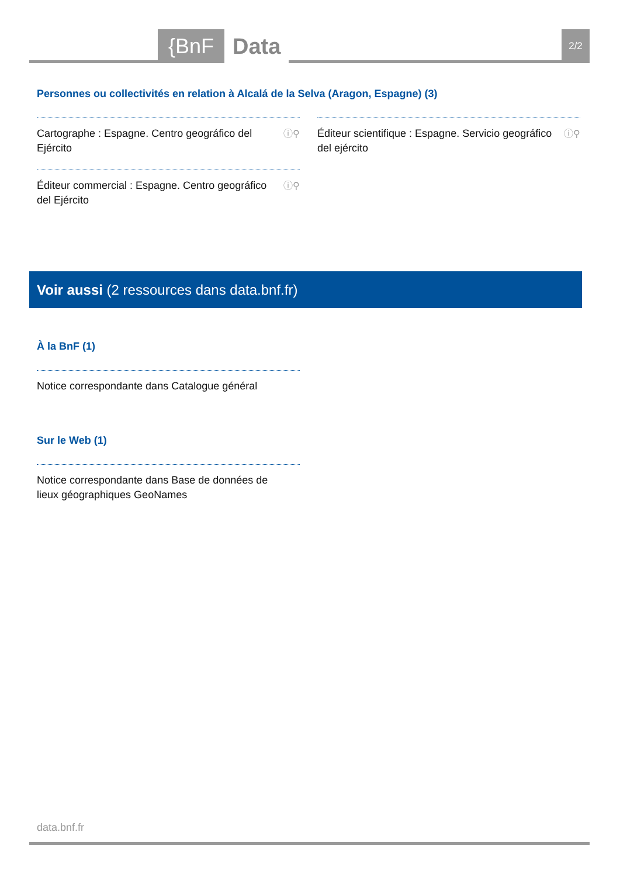{BnF Data 2/2
Personnes ou collectivités en relation à Alcalá de la Selva (Aragon, Espagne) (3)
Cartographe : Espagne. Centro geográfico del Ejército ⓘ⚲
Éditeur scientifique : Espagne. Servicio geográfico del ejército ⓘ⚲
Éditeur commercial : Espagne. Centro geográfico del Ejército ⓘ⚲
Voir aussi (2 ressources dans data.bnf.fr)
À la BnF (1)
Notice correspondante dans Catalogue général
Sur le Web (1)
Notice correspondante dans Base de données de lieux géographiques GeoNames
data.bnf.fr